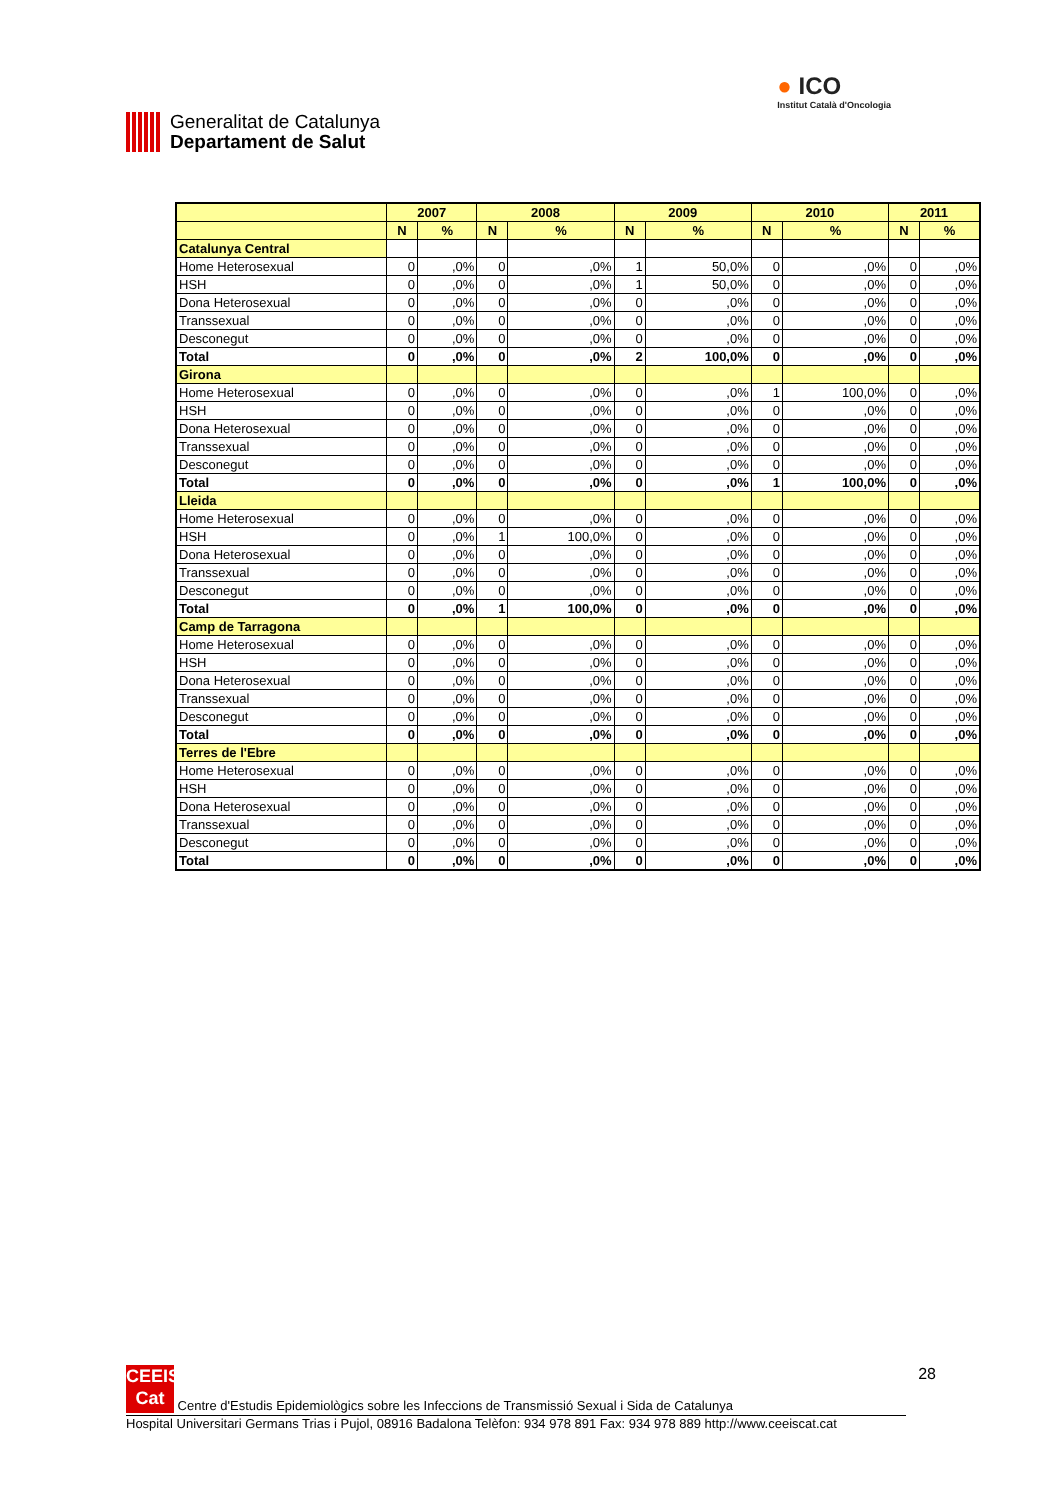Generalitat de Catalunya
Departament de Salut
● ICO
Institut Català d'Oncologia
| | 2007 | | 2008 | | 2009 | | 2010 | | 2011 | |
| --- | --- | --- | --- | --- | --- | --- | --- | --- | --- | --- |
| | N | % | N | % | N | % | N | % | N | % |
| Catalunya Central | | | | | | | | | | |
| Home Heterosexual | 0 | ,0% | 0 | ,0% | 1 | 50,0% | 0 | ,0% | 0 | ,0% |
| HSH | 0 | ,0% | 0 | ,0% | 1 | 50,0% | 0 | ,0% | 0 | ,0% |
| Dona Heterosexual | 0 | ,0% | 0 | ,0% | 0 | ,0% | 0 | ,0% | 0 | ,0% |
| Transsexual | 0 | ,0% | 0 | ,0% | 0 | ,0% | 0 | ,0% | 0 | ,0% |
| Desconegut | 0 | ,0% | 0 | ,0% | 0 | ,0% | 0 | ,0% | 0 | ,0% |
| Total | 0 | ,0% | 0 | ,0% | 2 | 100,0% | 0 | ,0% | 0 | ,0% |
| Girona | | | | | | | | | | |
| Home Heterosexual | 0 | ,0% | 0 | ,0% | 0 | ,0% | 1 | 100,0% | 0 | ,0% |
| HSH | 0 | ,0% | 0 | ,0% | 0 | ,0% | 0 | ,0% | 0 | ,0% |
| Dona Heterosexual | 0 | ,0% | 0 | ,0% | 0 | ,0% | 0 | ,0% | 0 | ,0% |
| Transsexual | 0 | ,0% | 0 | ,0% | 0 | ,0% | 0 | ,0% | 0 | ,0% |
| Desconegut | 0 | ,0% | 0 | ,0% | 0 | ,0% | 0 | ,0% | 0 | ,0% |
| Total | 0 | ,0% | 0 | ,0% | 0 | ,0% | 1 | 100,0% | 0 | ,0% |
| Lleida | | | | | | | | | | |
| Home Heterosexual | 0 | ,0% | 0 | ,0% | 0 | ,0% | 0 | ,0% | 0 | ,0% |
| HSH | 0 | ,0% | 1 | 100,0% | 0 | ,0% | 0 | ,0% | 0 | ,0% |
| Dona Heterosexual | 0 | ,0% | 0 | ,0% | 0 | ,0% | 0 | ,0% | 0 | ,0% |
| Transsexual | 0 | ,0% | 0 | ,0% | 0 | ,0% | 0 | ,0% | 0 | ,0% |
| Desconegut | 0 | ,0% | 0 | ,0% | 0 | ,0% | 0 | ,0% | 0 | ,0% |
| Total | 0 | ,0% | 1 | 100,0% | 0 | ,0% | 0 | ,0% | 0 | ,0% |
| Camp de Tarragona | | | | | | | | | | |
| Home Heterosexual | 0 | ,0% | 0 | ,0% | 0 | ,0% | 0 | ,0% | 0 | ,0% |
| HSH | 0 | ,0% | 0 | ,0% | 0 | ,0% | 0 | ,0% | 0 | ,0% |
| Dona Heterosexual | 0 | ,0% | 0 | ,0% | 0 | ,0% | 0 | ,0% | 0 | ,0% |
| Transsexual | 0 | ,0% | 0 | ,0% | 0 | ,0% | 0 | ,0% | 0 | ,0% |
| Desconegut | 0 | ,0% | 0 | ,0% | 0 | ,0% | 0 | ,0% | 0 | ,0% |
| Total | 0 | ,0% | 0 | ,0% | 0 | ,0% | 0 | ,0% | 0 | ,0% |
| Terres de l'Ebre | | | | | | | | | | |
| Home Heterosexual | 0 | ,0% | 0 | ,0% | 0 | ,0% | 0 | ,0% | 0 | ,0% |
| HSH | 0 | ,0% | 0 | ,0% | 0 | ,0% | 0 | ,0% | 0 | ,0% |
| Dona Heterosexual | 0 | ,0% | 0 | ,0% | 0 | ,0% | 0 | ,0% | 0 | ,0% |
| Transsexual | 0 | ,0% | 0 | ,0% | 0 | ,0% | 0 | ,0% | 0 | ,0% |
| Desconegut | 0 | ,0% | 0 | ,0% | 0 | ,0% | 0 | ,0% | 0 | ,0% |
| Total | 0 | ,0% | 0 | ,0% | 0 | ,0% | 0 | ,0% | 0 | ,0% |
28
CEEIS Cat Centre d'Estudis Epidemiològics sobre les Infeccions de Transmissió Sexual i Sida de Catalunya
Hospital Universitari Germans Trias i Pujol, 08916 Badalona Telèfon: 934 978 891 Fax: 934 978 889 http://www.ceeiscat.cat